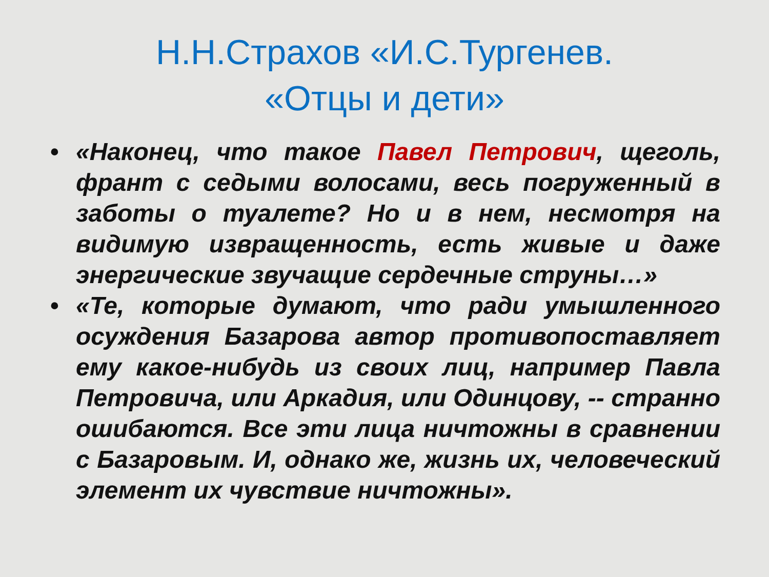Н.Н.Страхов «И.С.Тургенев. «Отцы и дети»
• «Наконец, что такое Павел Петрович, щеголь, франт с седыми волосами, весь погруженный в заботы о туалете? Но и в нем, несмотря на видимую извращенность, есть живые и даже энергические звучащие сердечные струны…»
• «Те, которые думают, что ради умышленного осуждения Базарова автор противопоставляет ему какое-нибудь из своих лиц, например Павла Петровича, или Аркадия, или Одинцову, -- странно ошибаются. Все эти лица ничтожны в сравнении с Базаровым. И, однако же, жизнь их, человеческий элемент их чувствие ничтожны».